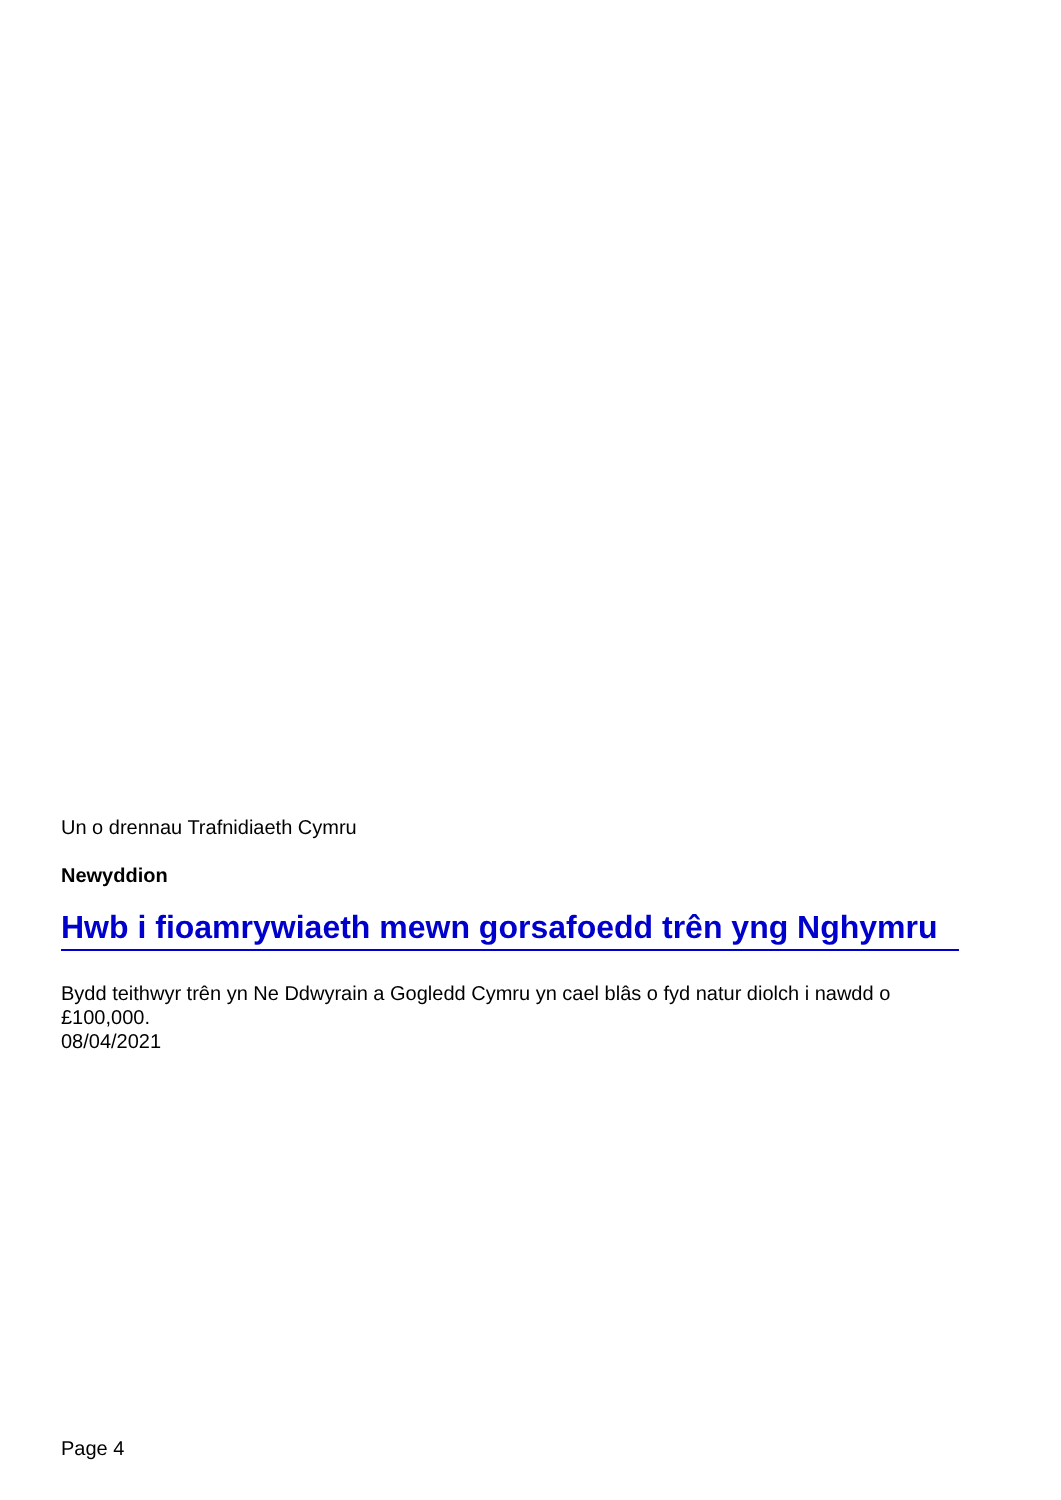Un o drennau Trafnidiaeth Cymru
Newyddion
Hwb i fioamrywiaeth mewn gorsafoedd trên yng Nghymru
Bydd teithwyr trên yn Ne Ddwyrain a Gogledd Cymru yn cael blâs o fyd natur diolch i nawdd o £100,000.
08/04/2021
Page 4